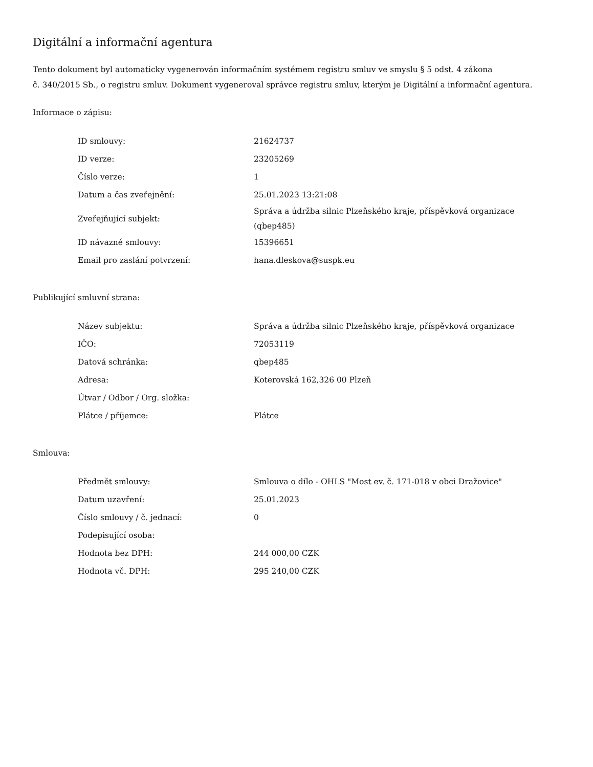Digitální a informační agentura
Tento dokument byl automaticky vygenerován informačním systémem registru smluv ve smyslu § 5 odst. 4 zákona
č. 340/2015 Sb., o registru smluv. Dokument vygeneroval správce registru smluv, kterým je Digitální a informační agentura.
Informace o zápisu:
| ID smlouvy: | 21624737 |
| ID verze: | 23205269 |
| Číslo verze: | 1 |
| Datum a čas zveřejnění: | 25.01.2023 13:21:08 |
| Zveřejňující subjekt: | Správa a údržba silnic Plzeňského kraje, příspěvková organizace (qbep485) |
| ID návazné smlouvy: | 15396651 |
| Email pro zaslání potvrzení: | hana.dleskova@suspk.eu |
Publikující smluvní strana:
| Název subjektu: | Správa a údržba silnic Plzeňského kraje, příspěvková organizace |
| IČO: | 72053119 |
| Datová schránka: | qbep485 |
| Adresa: | Koterovská 162,326 00 Plzeň |
| Útvar / Odbor / Org. složka: | |
| Plátce / příjemce: | Plátce |
Smlouva:
| Předmět smlouvy: | Smlouva o dílo - OHLS "Most ev. č. 171-018 v obci Dražovice" |
| Datum uzavření: | 25.01.2023 |
| Číslo smlouvy / č. jednací: | 0 |
| Podepisující osoba: | |
| Hodnota bez DPH: | 244 000,00 CZK |
| Hodnota vč. DPH: | 295 240,00 CZK |